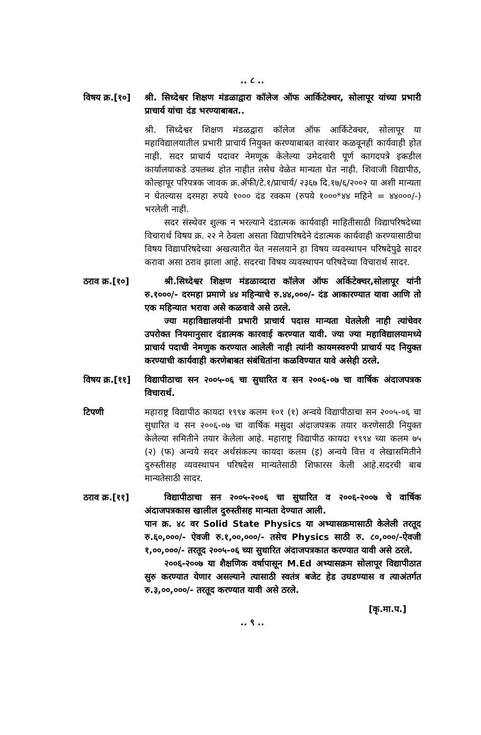.. ८ ..
विषय क्र.[१०]
श्री. सिध्देश्वर शिक्षण मंडळाद्वारा कॉलेज ऑफ आर्किटेक्चर, सोलापूर यांच्या प्रभारी प्राचार्य यांचा दंड भरण्याबाबत..
श्री. सिध्देश्वर शिक्षण मंडळद्वारा कॉलेज ऑफ आर्किटेक्चर, सोलापूर या महाविद्यालयातील प्रभारी प्राचार्य नियुक्त करण्याबाबत वारंवार कळवूनही कार्यवाही होत नाही. सदर प्राचार्य पदावर नेमणूक केलेल्या उमेदवारी पूर्ण कागदपत्रे इकडील कार्यालयाकडे उपलब्ध होत नाहीत तसेच वेळेत मान्यता घेत नाही. शिवाजी विद्यापीठ, कोल्हापूर परिपत्रक जावक क्र.ॲफी/टे.१/प्राचार्य/ २३६७ दि.१७/६/२००२ या अशी मान्यता न घेतल्यास दरमहा रुपये १००० दंड रक्कम (रुपये १०००*४४ महिने = ४४०००/-) भरलेली नाही.
सदर संस्थेवर शुल्क न भरल्याने दंडात्मक कार्यवाही माहितीसाठी विद्यापरिषदेच्या विचारार्थ विषय क्र. २२ ने ठेवला असता विद्यापरिषदेने दंडात्मक कार्यवाही करण्यासाठीचा विषय विद्यापरिषदेच्या अखत्यारीत येत नसलयाने हा विषय व्यवस्थापन परिषदेपुढे सादर करावा असा ठराव झाला आहे. सदरचा विषय व्यवस्थापन परिषदेच्या विचारार्थ सादर.
ठराव क्र.[१०]
श्री.सिध्देश्वर शिक्षण मंडळाव्दारा कॉलेज ऑफ अर्किटेक्चर,सोलापूर यांनी रु.१०००/- दरमहा प्रमाणे ४४ महिन्याचे रु.४४,०००/- दंड आकारण्यात यावा आणि तो एक महिन्यात भरावा असे कळवावे असे ठरले.
ज्या महाविद्यालयांनी प्रभारी प्राचार्य पदास मान्यता घेतलेली नाही त्यांचेवर उपरोक्त नियमानुसार दंडात्मक कारवाई करण्यात यावी. ज्या ज्या महाविद्यालयामध्ये प्राचार्य पदाची नेमणुक करण्यात आलेली नाही त्यांनी कायमस्वरुपी प्राचार्य पद नियुक्त करण्याची कार्यवाही करणेबाबत संबंधितांना कळविण्यात यावे असेही ठरले.
विषय क्र.[११]
विद्यापीठाचा सन २००५-०६ चा सुधारित व सन २००६-०७ चा वार्षिक अंदाजपत्रक विचारार्थ.
टिपणी महाराष्ट्र विद्यापीठ कायदा १९९४ कलम १०१ (१) अन्वये विद्यापीठाचा सन २००५-०६ चा सुधारित व सन २००६-०७ चा वार्षिक मसुदा अंदाजपत्रक तयार करणेसाठी नियुक्त केलेल्या समितीने तयार केलेला आहे. महाराष्ट्र विद्यापीठ कायदा १९९४ च्या कलम ७५ (२) (फ) अन्वये सदर अर्थसंकल्प कायदा कलम (इ) अन्वये वित्त व लेखासमितीने दुरुस्तीसह व्यवस्थापन परिषदेस मान्यतेसाठी शिफारस केली आहे.सदरची बाब मान्यतेसाठी सादर.
ठराव क्र.[११]
विद्यापीठाचा सन २००५-२००६ चा सुधारित व २००६-२००७ चे वार्षिक अंदाजपत्रकास खालील दुरुस्तीसह मान्यता देण्यात आली.
पान क्र. ४८ वर Solid State Physics या अभ्यासक्रमासाठी केलेली तरतूद रु.६०,०००/- ऐवजी रु.१,००,०००/- तसेच Physics साठी रु. ८०,०००/-ऐवजी १,००,०००/- तरतूद २००५-०६ च्या सुधारित अंदाजपत्रकात करण्यात यावी असे ठरले.
२००६-२००७ या शैक्षणिक वर्षापासून M.Ed अभ्यासक्रम सोलापूर विद्यापीठात सुरु करण्यात येणार असल्याने त्यासाठी स्वतंत्र बजेट हेड उघडण्यास व त्याअंतर्गत रु.३,००,०००/- तरतूद करण्यात यावी असे ठरले.
[कृ.मा.प.]
.. ९ ..